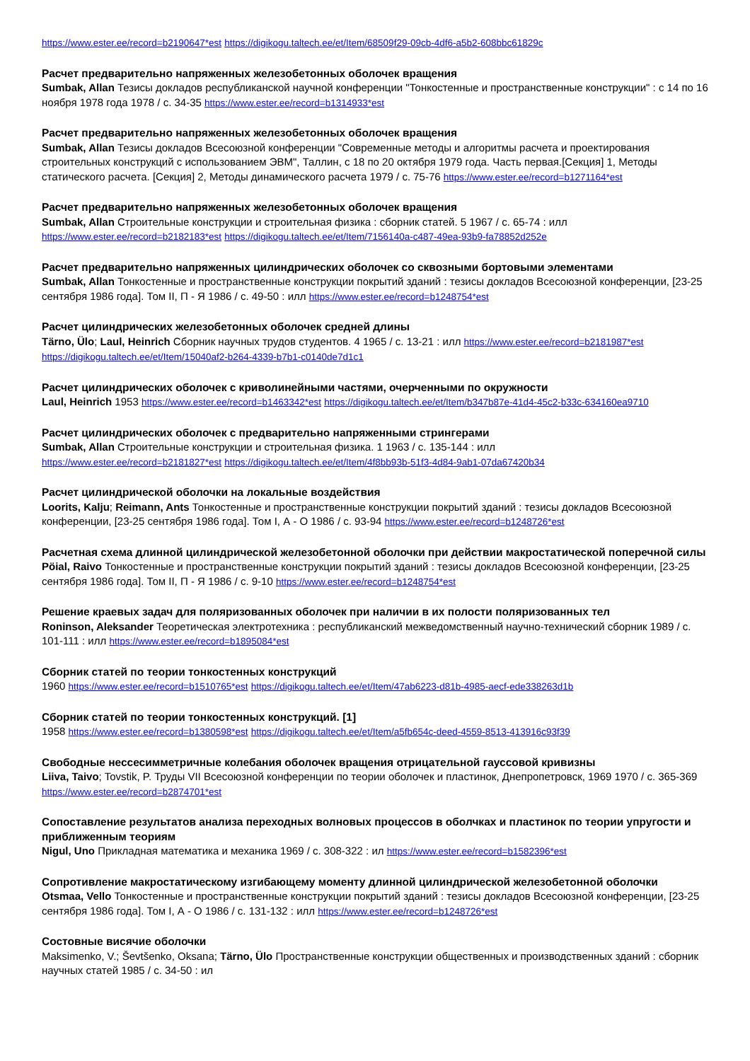https://www.ester.ee/record=b2190647*est https://digikogu.taltech.ee/et/Item/68509f29-09cb-4df6-a5b2-608bbc61829c
Расчет предварительно напряженных железобетонных оболочек вращения
Sumbak, Allan Тезисы докладов республиканской научной конференции "Тонкостенные и пространственные конструкции" : с 14 по 16 ноября 1978 года 1978 / с. 34-35 https://www.ester.ee/record=b1314933*est
Расчет предварительно напряженных железобетонных оболочек вращения
Sumbak, Allan Тезисы докладов Всесоюзной конференции "Современные методы и алгоритмы расчета и проектирования строительных конструкций с использованием ЭВМ", Таллин, с 18 по 20 октября 1979 года. Часть первая.[Секция] 1, Методы статического расчета. [Секция] 2, Методы динамического расчета 1979 / с. 75-76 https://www.ester.ee/record=b1271164*est
Расчет предварительно напряженных железобетонных оболочек вращения
Sumbak, Allan Строительные конструкции и строительная физика : сборник статей. 5 1967 / с. 65-74 : илл
https://www.ester.ee/record=b2182183*est https://digikogu.taltech.ee/et/Item/7156140a-c487-49ea-93b9-fa78852d252e
Расчет предварительно напряженных цилиндрических оболочек со сквозными бортовыми элементами
Sumbak, Allan Тонкостенные и пространственные конструкции покрытий зданий : тезисы докладов Всесоюзной конференции, [23-25 сентября 1986 года]. Том II, П - Я 1986 / с. 49-50 : илл https://www.ester.ee/record=b1248754*est
Расчет цилиндрических железобетонных оболочек средней длины
Tärno, Ülo; Laul, Heinrich Сборник научных трудов студентов. 4 1965 / с. 13-21 : илл https://www.ester.ee/record=b2181987*est
https://digikogu.taltech.ee/et/Item/15040af2-b264-4339-b7b1-c0140de7d1c1
Расчет цилиндрических оболочек с криволинейными частями, очерченными по окружности
Laul, Heinrich 1953 https://www.ester.ee/record=b1463342*est https://digikogu.taltech.ee/et/Item/b347b87e-41d4-45c2-b33c-634160ea9710
Расчет цилиндрических оболочек с предварительно напряженными стрингерами
Sumbak, Allan Строительные конструкции и строительная физика. 1 1963 / с. 135-144 : илл
https://www.ester.ee/record=b2181827*est https://digikogu.taltech.ee/et/Item/4f8bb93b-51f3-4d84-9ab1-07da67420b34
Расчет цилиндрической оболочки на локальные воздействия
Loorits, Kalju; Reimann, Ants Тонкостенные и пространственные конструкции покрытий зданий : тезисы докладов Всесоюзной конференции, [23-25 сентября 1986 года]. Том I, А - О 1986 / с. 93-94 https://www.ester.ee/record=b1248726*est
Расчетная схема длинной цилиндрической железобетонной оболочки при действии макростатической поперечной силы
Pöial, Raivo Тонкостенные и пространственные конструкции покрытий зданий : тезисы докладов Всесоюзной конференции, [23-25 сентября 1986 года]. Том II, П - Я 1986 / с. 9-10 https://www.ester.ee/record=b1248754*est
Решение краевых задач для поляризованных оболочек при наличии в их полости поляризованных тел
Roninson, Aleksander Теоретическая электротехника : республиканский межведомственный научно-технический сборник 1989 / с. 101-111 : илл https://www.ester.ee/record=b1895084*est
Сборник статей по теории тонкостенных конструкций
1960 https://www.ester.ee/record=b1510765*est https://digikogu.taltech.ee/et/Item/47ab6223-d81b-4985-aecf-ede338263d1b
Сборник статей по теории тонкостенных конструкций. [1]
1958 https://www.ester.ee/record=b1380598*est https://digikogu.taltech.ee/et/Item/a5fb654c-deed-4559-8513-413916c93f39
Свободные нессесимметричные колебания оболочек вращения отрицательной гауссовой кривизны
Liiva, Taivo; Tovstik, P. Труды VII Всесоюзной конференции по теории оболочек и пластинок, Днепропетровск, 1969 1970 / с. 365-369 https://www.ester.ee/record=b2874701*est
Сопоставление результатов анализа переходных волновых процессов в оболчках и пластинок по теории упругости и приближенным теориям
Nigul, Uno Прикладная математика и механика 1969 / с. 308-322 : ил https://www.ester.ee/record=b1582396*est
Сопротивление макростатическому изгибающему моменту длинной цилиндрической железобетонной оболочки
Otsmaa, Vello Тонкостенные и пространственные конструкции покрытий зданий : тезисы докладов Всесоюзной конференции, [23-25 сентября 1986 года]. Том I, А - О 1986 / с. 131-132 : илл https://www.ester.ee/record=b1248726*est
Состовные висячие оболочки
Maksimenko, V.; Ševtšenko, Oksana; Tärno, Ülo Пространственные конструкции общественных и производственных зданий : сборник научных статей 1985 / с. 34-50 : ил